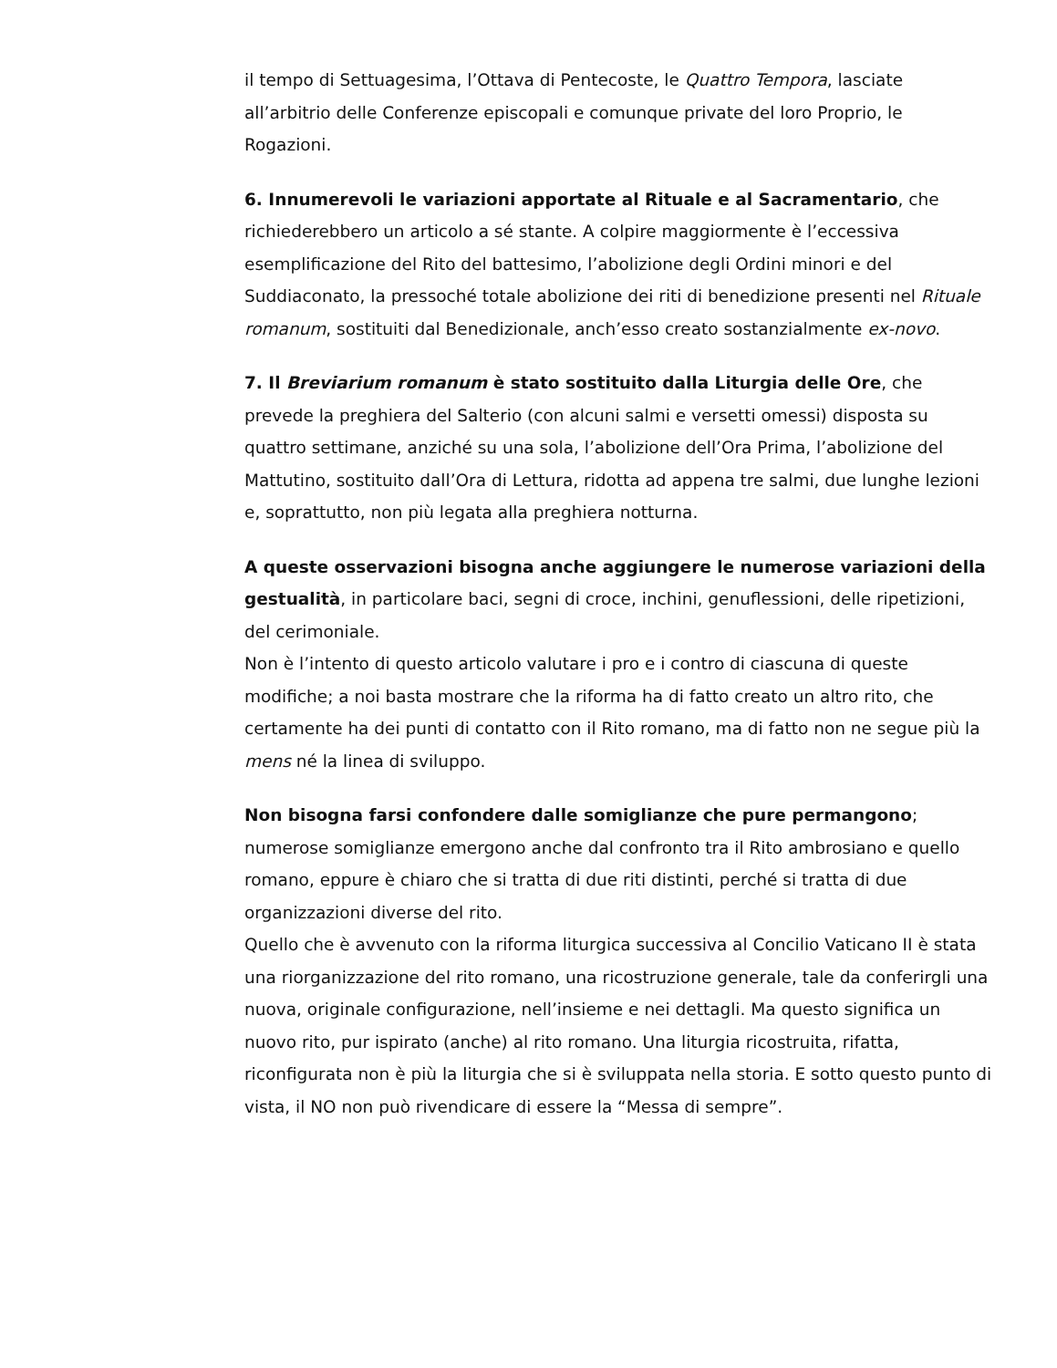il tempo di Settuagesima, l’Ottava di Pentecoste, le Quattro Tempora, lasciate all’arbitrio delle Conferenze episcopali e comunque private del loro Proprio, le Rogazioni.
6. Innumerevoli le variazioni apportate al Rituale e al Sacramentario, che richiederebbero un articolo a sé stante. A colpire maggiormente è l’eccessiva esemplificazione del Rito del battesimo, l’abolizione degli Ordini minori e del Suddiaconato, la pressoché totale abolizione dei riti di benedizione presenti nel Rituale romanum, sostituiti dal Benedizionale, anch’esso creato sostanzialmente ex-novo.
7. Il Breviarium romanum è stato sostituito dalla Liturgia delle Ore, che prevede la preghiera del Salterio (con alcuni salmi e versetti omessi) disposta su quattro settimane, anziché su una sola, l’abolizione dell’Ora Prima, l’abolizione del Mattutino, sostituito dall’Ora di Lettura, ridotta ad appena tre salmi, due lunghe lezioni e, soprattutto, non più legata alla preghiera notturna.
A queste osservazioni bisogna anche aggiungere le numerose variazioni della gestualità, in particolare baci, segni di croce, inchini, genuflessioni, delle ripetizioni, del cerimoniale.
Non è l’intento di questo articolo valutare i pro e i contro di ciascuna di queste modifiche; a noi basta mostrare che la riforma ha di fatto creato un altro rito, che certamente ha dei punti di contatto con il Rito romano, ma di fatto non ne segue più la mens né la linea di sviluppo.
Non bisogna farsi confondere dalle somiglianze che pure permangono;
numerose somiglianze emergono anche dal confronto tra il Rito ambrosiano e quello romano, eppure è chiaro che si tratta di due riti distinti, perché si tratta di due organizzazioni diverse del rito.
Quello che è avvenuto con la riforma liturgica successiva al Concilio Vaticano II è stata una riorganizzazione del rito romano, una ricostruzione generale, tale da conferirgli una nuova, originale configurazione, nell’insieme e nei dettagli. Ma questo significa un nuovo rito, pur ispirato (anche) al rito romano. Una liturgia ricostruita, rifatta, riconfigurata non è più la liturgia che si è sviluppata nella storia. E sotto questo punto di vista, il NO non può rivendicare di essere la “Messa di sempre”.